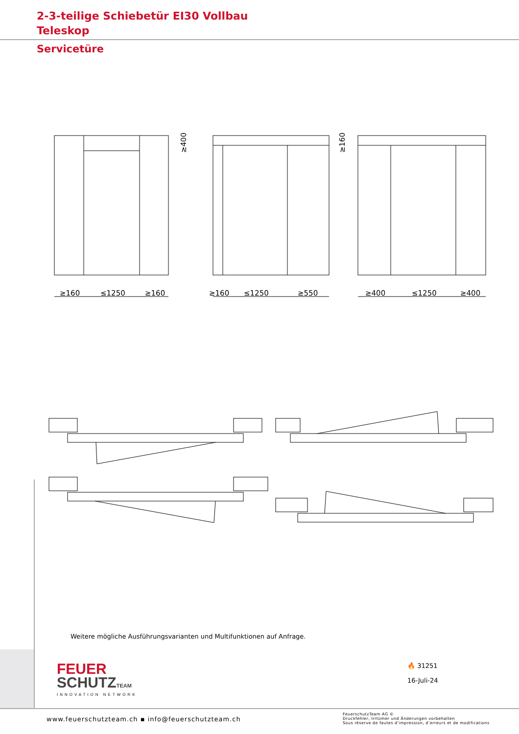2-3-teilige Schiebetür EI30 Vollbau
Teleskop
Servicetüre
≥160
≤1250
≥160
≥160
≤1250
≥550
≥400
≤1250
≥400
≥400
≥160
Weitere mögliche Ausführungsvarianten und Multifunktionen auf Anfrage.
FEUER
SCHUTZ TEAM
INNOVATION NETWORK
🔥 31251
16-Juli-24
www.feuerschutzteam.ch ▪ info@feuerschutzteam.ch
FeuerschutzTeam AG ©
Druckfehler, Irrtümer und Änderungen vorbehalten
Sous réserve de fautes d’impression, d’erreurs et de modifications